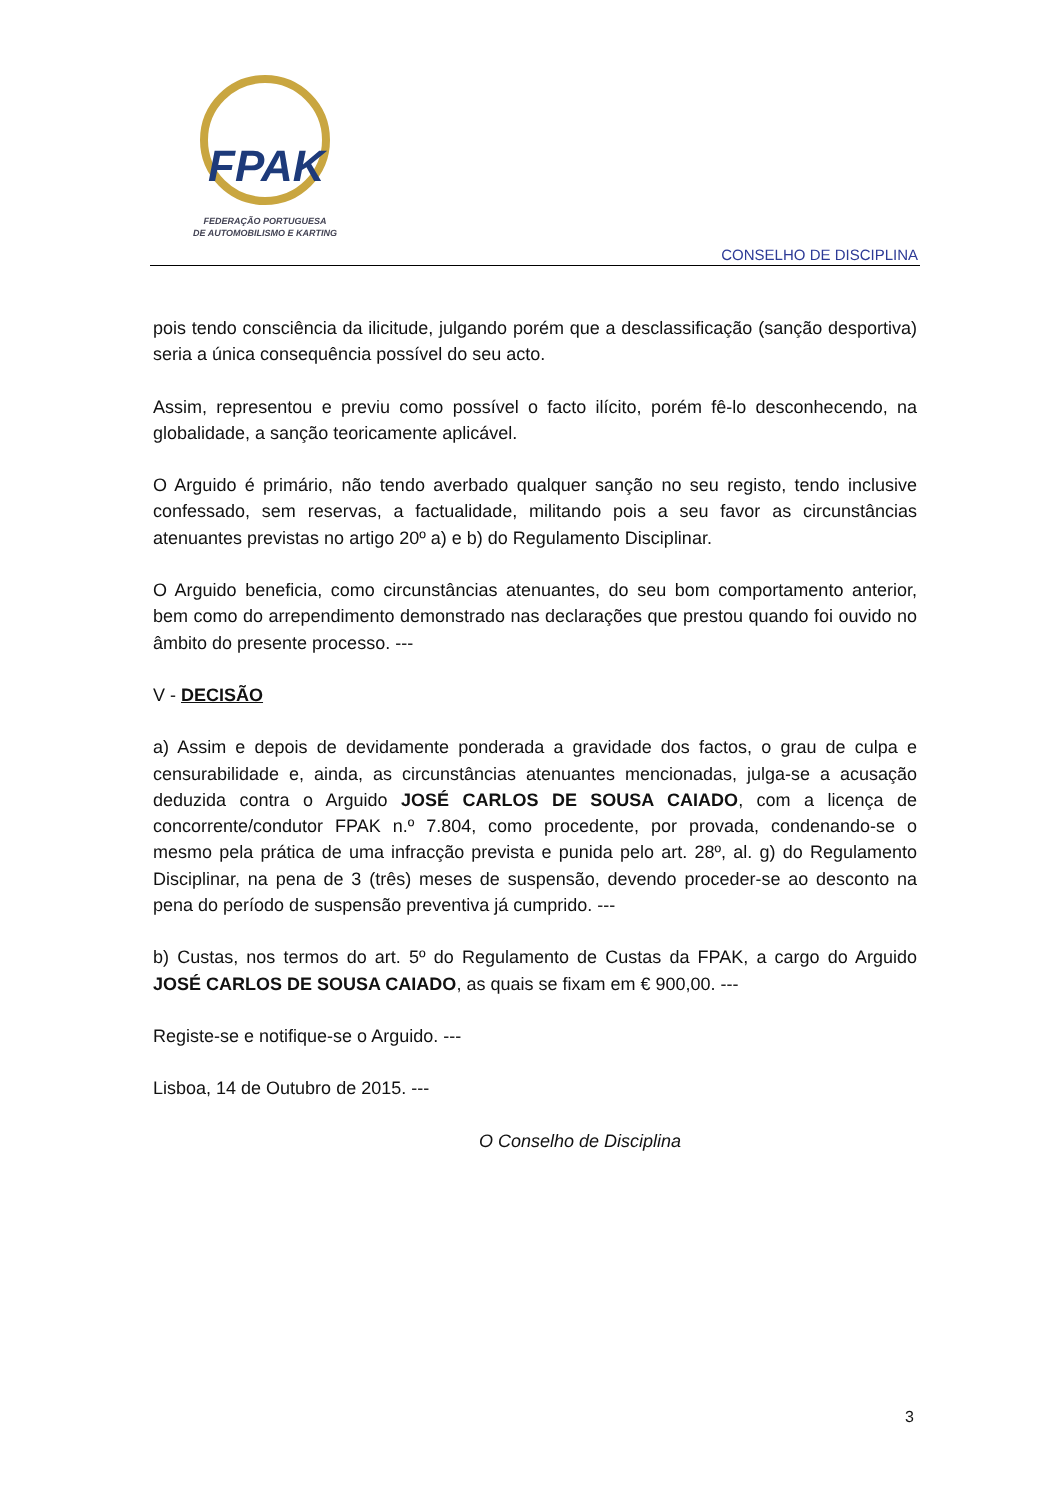FPAK
FEDERAÇÃO PORTUGUESA
DE AUTOMOBILISMO E KARTING
CONSELHO DE DISCIPLINA
pois tendo consciência da ilicitude, julgando porém que a desclassificação (sanção desportiva) seria a única consequência possível do seu acto.
Assim, representou e previu como possível o facto ilícito, porém fê-lo desconhecendo, na globalidade, a sanção teoricamente aplicável.
O Arguido é primário, não tendo averbado qualquer sanção no seu registo, tendo inclusive confessado, sem reservas, a factualidade, militando pois a seu favor as circunstâncias atenuantes previstas no artigo 20º a) e b) do Regulamento Disciplinar.
O Arguido beneficia, como circunstâncias atenuantes, do seu bom comportamento anterior, bem como do arrependimento demonstrado nas declarações que prestou quando foi ouvido no âmbito do presente processo. ---
V - DECISÃO
a) Assim e depois de devidamente ponderada a gravidade dos factos, o grau de culpa e censurabilidade e, ainda, as circunstâncias atenuantes mencionadas, julga-se a acusação deduzida contra o Arguido JOSÉ CARLOS DE SOUSA CAIADO, com a licença de concorrente/condutor FPAK n.º 7.804, como procedente, por provada, condenando-se o mesmo pela prática de uma infracção prevista e punida pelo art. 28º, al. g) do Regulamento Disciplinar, na pena de 3 (três) meses de suspensão, devendo proceder-se ao desconto na pena do período de suspensão preventiva já cumprido. ---
b) Custas, nos termos do art. 5º do Regulamento de Custas da FPAK, a cargo do Arguido JOSÉ CARLOS DE SOUSA CAIADO, as quais se fixam em € 900,00. ---
Registe-se e notifique-se o Arguido. ---
Lisboa, 14 de Outubro de 2015. ---
O Conselho de Disciplina
3